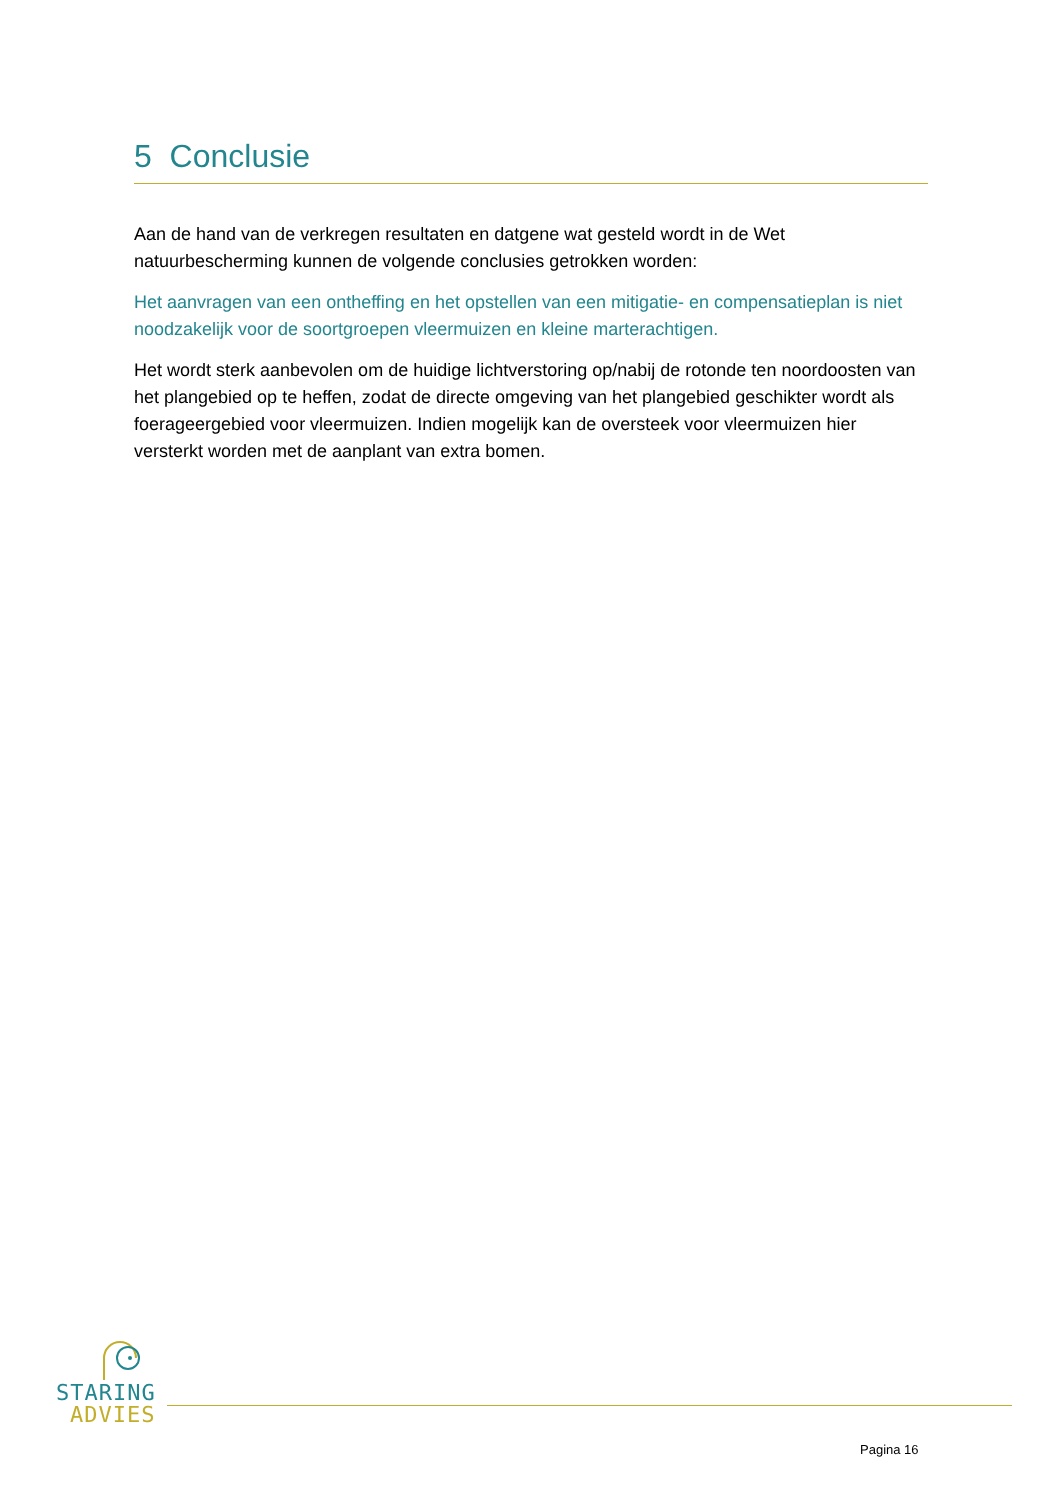5 Conclusie
Aan de hand van de verkregen resultaten en datgene wat gesteld wordt in de Wet natuurbescherming kunnen de volgende conclusies getrokken worden:
Het aanvragen van een ontheffing en het opstellen van een mitigatie- en compensatieplan is niet noodzakelijk voor de soortgroepen vleermuizen en kleine marterachtigen.
Het wordt sterk aanbevolen om de huidige lichtverstoring op/nabij de rotonde ten noordoosten van het plangebied op te heffen, zodat de directe omgeving van het plangebied geschikter wordt als foerageergebied voor vleermuizen. Indien mogelijk kan de oversteek voor vleermuizen hier versterkt worden met de aanplant van extra bomen.
STARING
ADVIES
Pagina 16